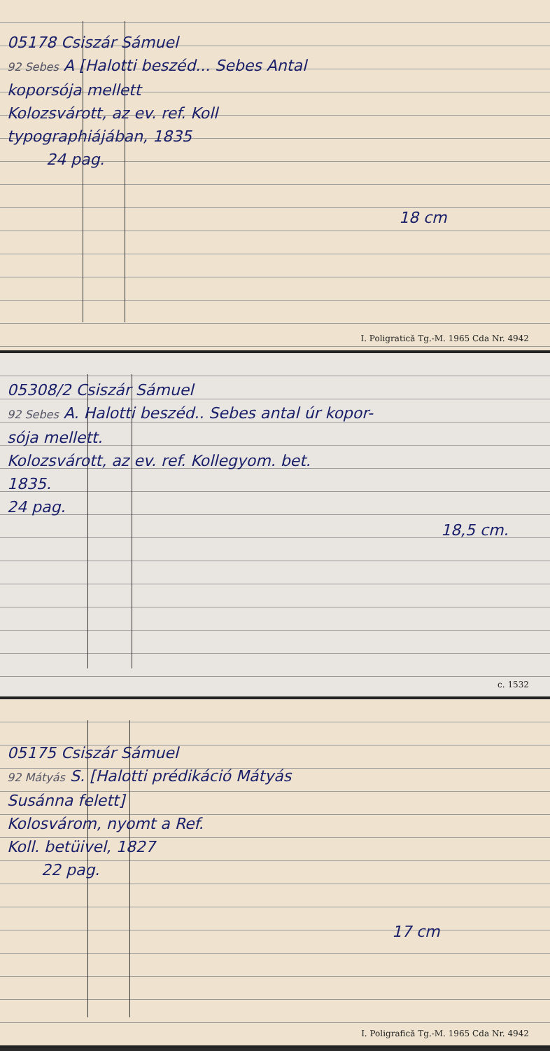05178 Csiszár Sámuel
92 Sebes A [Halotti beszéd... Sebes Antal
koporsója mellett
Kolozsvárott, az ev. ref. Koll
typographiájában, 1835
24 pag.
18 cm
I. Poligratică Tg.-M. 1965 Cda Nr. 4942
05308/2 Csiszár Sámuel
92 Sebes A. Halotti beszéd.. Sebes antal úr kopor-
sója mellett.
Kolozsvárott, az ev. ref. Kollegyom. bet.
1835.
24 pag.
18,5 cm.
c. 1532
05175 Csiszár Sámuel
92 Mátyás S. [Halotti prédikáció Mátyás
Susánna felett]
Kolosvárom, nyomt a Ref.
Koll. betüivel, 1827
22 pag.
17 cm
I. Poligrafică Tg.-M. 1965 Cda Nr. 4942